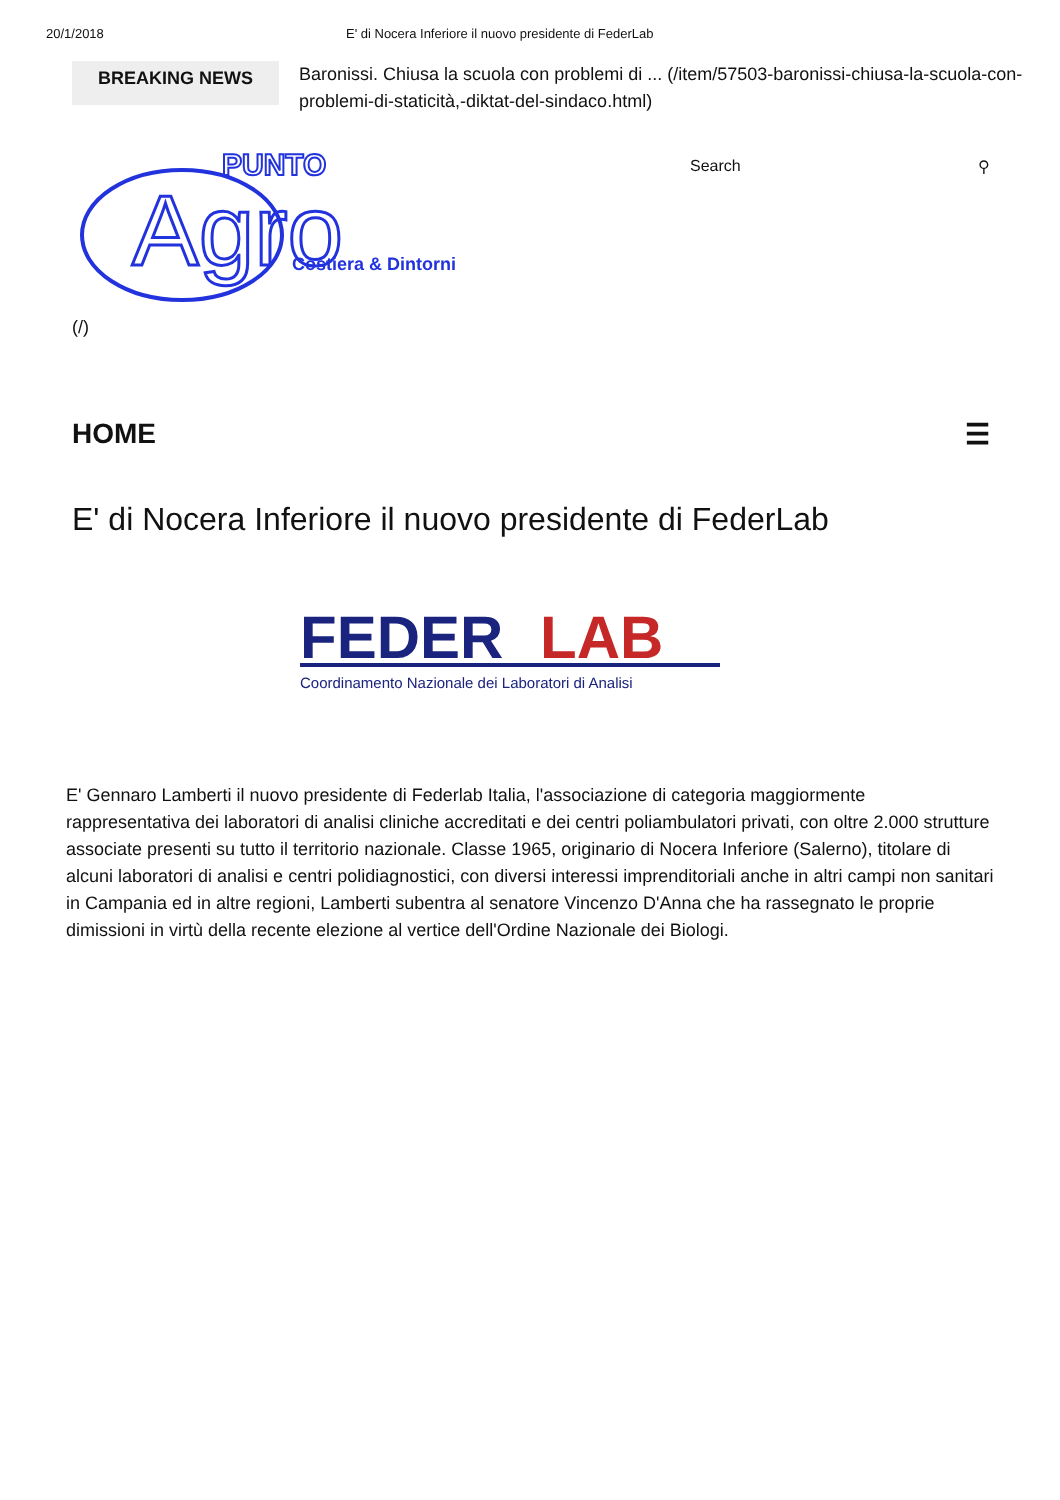20/1/2018 E' di Nocera Inferiore il nuovo presidente di FederLab
BREAKING NEWS Baronissi. Chiusa la scuola con problemi di ... (/item/57503-baronissi-chiusa-la-scuola-con-problemi-di-staticità,-diktat-del-sindaco.html)
PUNTO
Agro
Costiera & Dintorni
Search ⚲
(/)
HOME ☰
E' di Nocera Inferiore il nuovo presidente di FederLab
FEDER
LAB
Coordinamento Nazionale dei Laboratori di Analisi
E' Gennaro Lamberti il nuovo presidente di Federlab Italia, l'associazione di categoria maggiormente rappresentativa dei laboratori di analisi cliniche accreditati e dei centri poliambulatori privati, con oltre 2.000 strutture associate presenti su tutto il territorio nazionale. Classe 1965, originario di Nocera Inferiore (Salerno), titolare di alcuni laboratori di analisi e centri polidiagnostici, con diversi interessi imprenditoriali anche in altri campi non sanitari in Campania ed in altre regioni, Lamberti subentra al senatore Vincenzo D'Anna che ha rassegnato le proprie dimissioni in virtù della recente elezione al vertice dell'Ordine Nazionale dei Biologi.